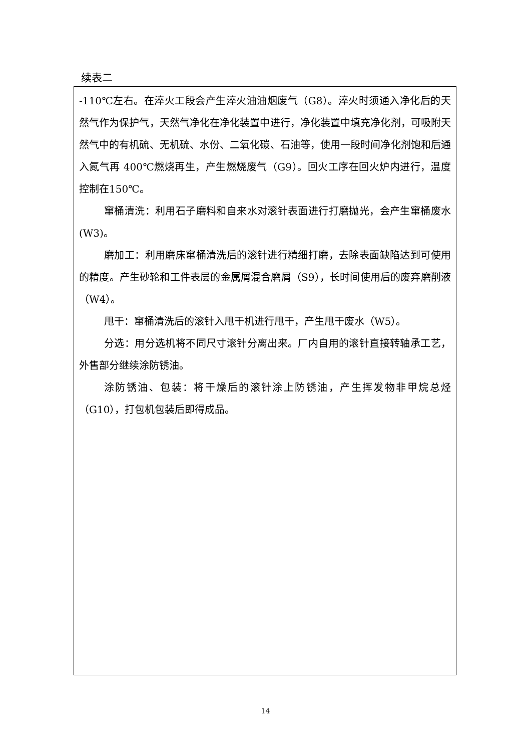续表二
-110℃左右。在淬火工段会产生淬火油油烟废气（G8）。淬火时须通入净化后的天然气作为保护气，天然气净化在净化装置中进行，净化装置中填充净化剂，可吸附天然气中的有机硫、无机硫、水份、二氧化碳、石油等，使用一段时间净化剂饱和后通入氮气再 400℃燃烧再生，产生燃烧废气（G9）。回火工序在回火炉内进行，温度控制在150℃。
窜桶清洗：利用石子磨料和自来水对滚针表面进行打磨抛光，会产生窜桶废水(W3)。
磨加工：利用磨床窜桶清洗后的滚针进行精细打磨，去除表面缺陷达到可使用的精度。产生砂轮和工件表层的金属屑混合磨屑（S9），长时间使用后的废弃磨削液（W4）。
甩干：窜桶清洗后的滚针入甩干机进行甩干，产生甩干废水（W5）。
分选：用分选机将不同尺寸滚针分离出来。厂内自用的滚针直接转轴承工艺，外售部分继续涂防锈油。
涂防锈油、包装：将干燥后的滚针涂上防锈油，产生挥发物非甲烷总烃（G10），打包机包装后即得成品。
14